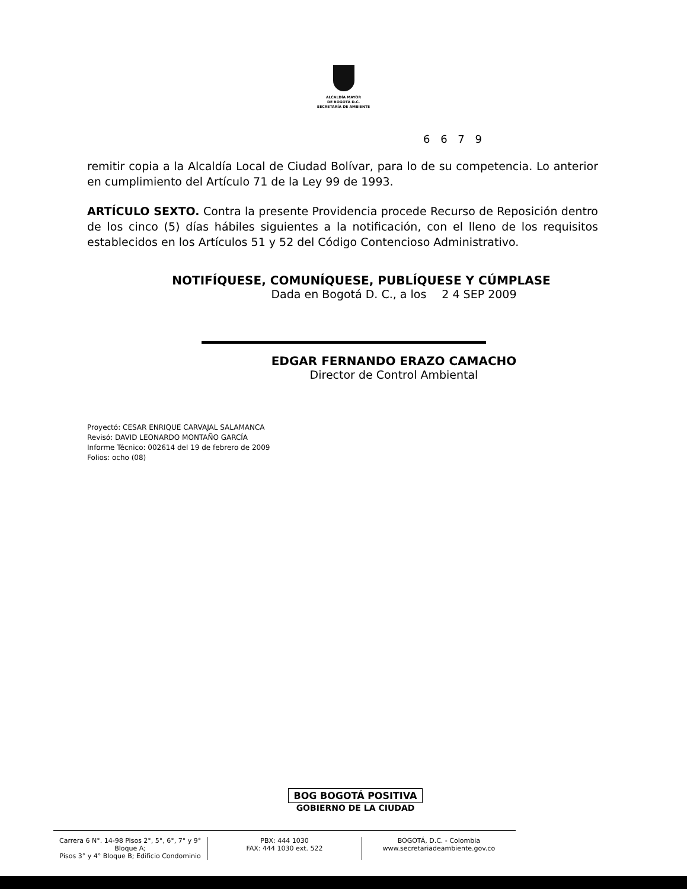ALCALDÍA MAYOR
DE BOGOTÁ D.C.
SECRETARÍA DE AMBIENTE
6 6 7 9
remitir copia a la Alcaldía Local de Ciudad Bolívar, para lo de su competencia. Lo anterior en cumplimiento del Artículo 71 de la Ley 99 de 1993.
ARTÍCULO SEXTO. Contra la presente Providencia procede Recurso de Reposición dentro de los cinco (5) días hábiles siguientes a la notificación, con el lleno de los requisitos establecidos en los Artículos 51 y 52 del Código Contencioso Administrativo.
NOTIFÍQUESE, COMUNÍQUESE, PUBLÍQUESE Y CÚMPLASE
Dada en Bogotá D. C., a los 2 4 SEP 2009
EDGAR FERNANDO ERAZO CAMACHO
Director de Control Ambiental
Proyectó: CESAR ENRIQUE CARVAJAL SALAMANCA
Revisó: DAVID LEONARDO MONTAÑO GARCÍA
Informe Técnico: 002614 del 19 de febrero de 2009
Folios: ocho (08)
BOG BOGOTÁ POSITIVA
GOBIERNO DE LA CIUDAD
Carrera 6 N°. 14-98 Pisos 2°, 5°, 6°, 7° y 9° Bloque A;
Pisos 3° y 4° Bloque B; Edificio Condominio
PBX: 444 1030
FAX: 444 1030 ext. 522
BOGOTÁ, D.C. - Colombia
www.secretariadeambiente.gov.co